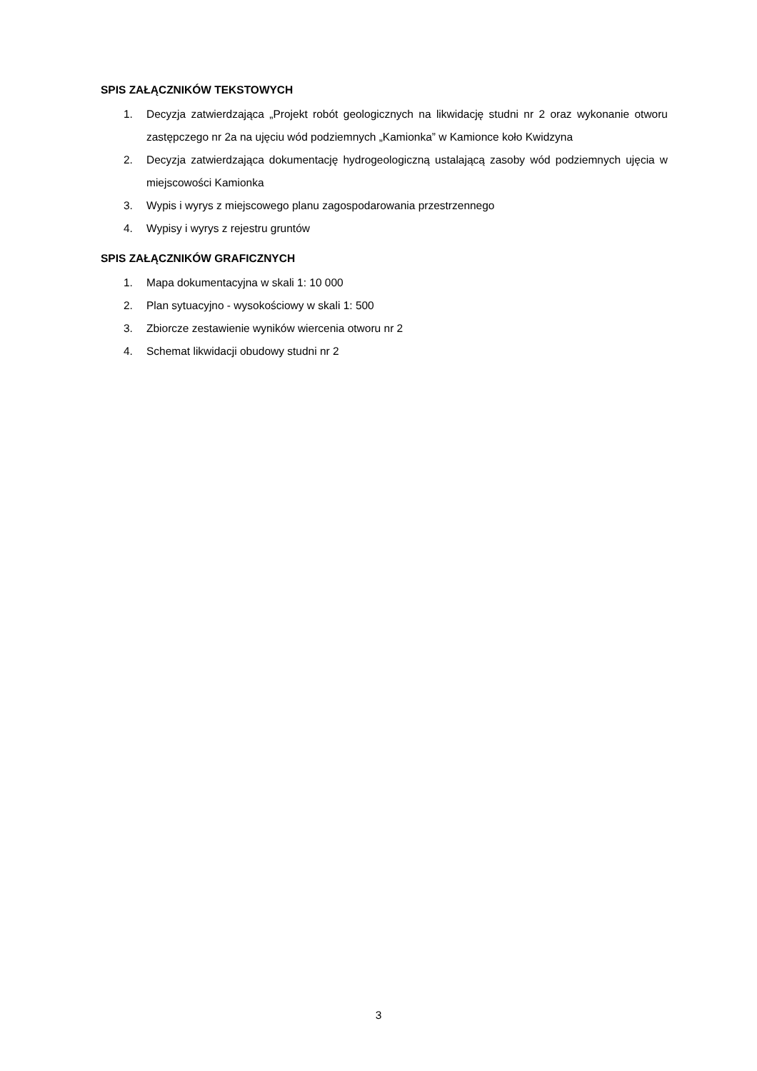SPIS ZAŁĄCZNIKÓW TEKSTOWYCH
1. Decyzja zatwierdzająca „Projekt robót geologicznych na likwidację studni nr 2 oraz wykonanie otworu zastępczego nr 2a na ujęciu wód podziemnych „Kamionka” w Kamionce koło Kwidzyna
2. Decyzja zatwierdzająca dokumentację hydrogeologiczną ustalającą zasoby wód podziemnych ujęcia w miejscowości Kamionka
3. Wypis i wyrys z miejscowego planu zagospodarowania przestrzennego
4. Wypisy i wyrys z rejestru gruntów
SPIS ZAŁĄCZNIKÓW GRAFICZNYCH
1. Mapa dokumentacyjna w skali 1: 10 000
2. Plan sytuacyjno - wysokościowy w skali 1: 500
3. Zbiorcze zestawienie wyników wiercenia otworu nr 2
4. Schemat likwidacji obudowy studni nr 2
3